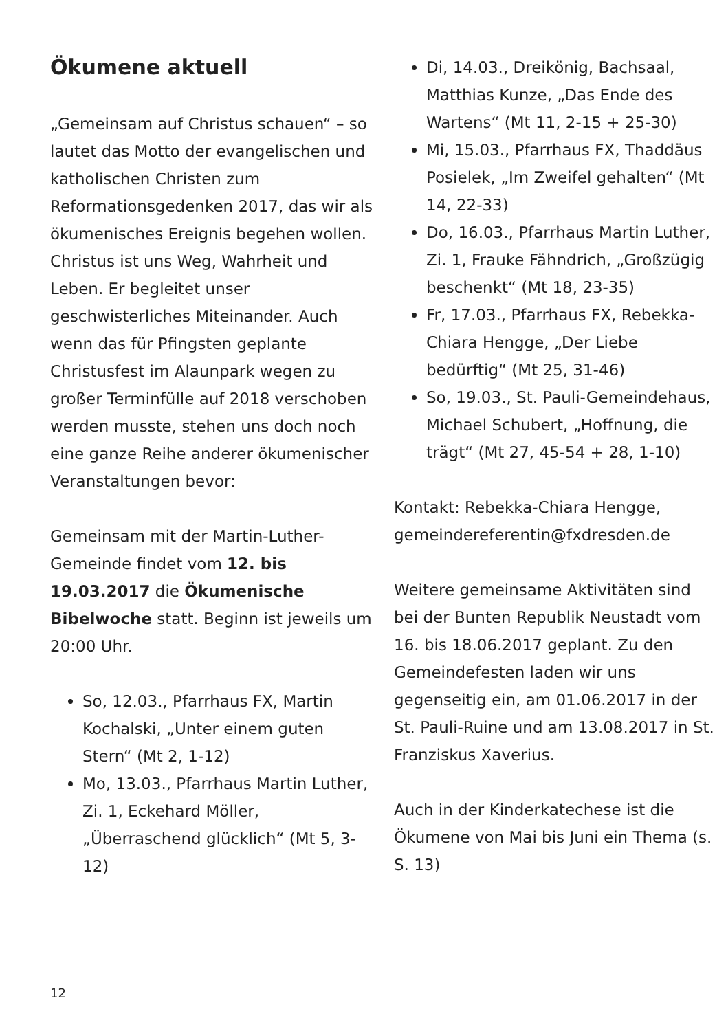Ökumene aktuell
„Gemeinsam auf Christus schauen“ – so lautet das Motto der evangelischen und katholischen Christen zum Reformationsgedenken 2017, das wir als ökumenisches Ereignis begehen wollen. Christus ist uns Weg, Wahrheit und Leben. Er begleitet unser geschwisterliches Miteinander. Auch wenn das für Pfingsten geplante Christusfest im Alaunpark wegen zu großer Terminfülle auf 2018 verschoben werden musste, stehen uns doch noch eine ganze Reihe anderer ökumenischer Veranstaltungen bevor:
Gemeinsam mit der Martin-Luther-Gemeinde findet vom 12. bis 19.03.2017 die Ökumenische Bibelwoche statt. Beginn ist jeweils um 20:00 Uhr.
So, 12.03., Pfarrhaus FX, Martin Kochalski, „Unter einem guten Stern“ (Mt 2, 1-12)
Mo, 13.03., Pfarrhaus Martin Luther, Zi. 1, Eckehard Möller, „Überraschend glücklich“ (Mt 5, 3-12)
Di, 14.03., Dreikönig, Bachsaal, Matthias Kunze, „Das Ende des Wartens“ (Mt 11, 2-15 + 25-30)
Mi, 15.03., Pfarrhaus FX, Thaddäus Posielek, „Im Zweifel gehalten“ (Mt 14, 22-33)
Do, 16.03., Pfarrhaus Martin Luther, Zi. 1, Frauke Fähndrich, „Großzügig beschenkt“ (Mt 18, 23-35)
Fr, 17.03., Pfarrhaus FX, Rebekka-Chiara Hengge, „Der Liebe bedürftig“ (Mt 25, 31-46)
So, 19.03., St. Pauli-Gemeindehaus, Michael Schubert, „Hoffnung, die trägt“ (Mt 27, 45-54 + 28, 1-10)
Kontakt: Rebekka-Chiara Hengge, gemeindereferentin@fxdresden.de
Weitere gemeinsame Aktivitäten sind bei der Bunten Republik Neustadt vom 16. bis 18.06.2017 geplant. Zu den Gemeindefesten laden wir uns gegenseitig ein, am 01.06.2017 in der St. Pauli-Ruine und am 13.08.2017 in St. Franziskus Xaverius.
Auch in der Kinderkatechese ist die Ökumene von Mai bis Juni ein Thema (s. S. 13)
12